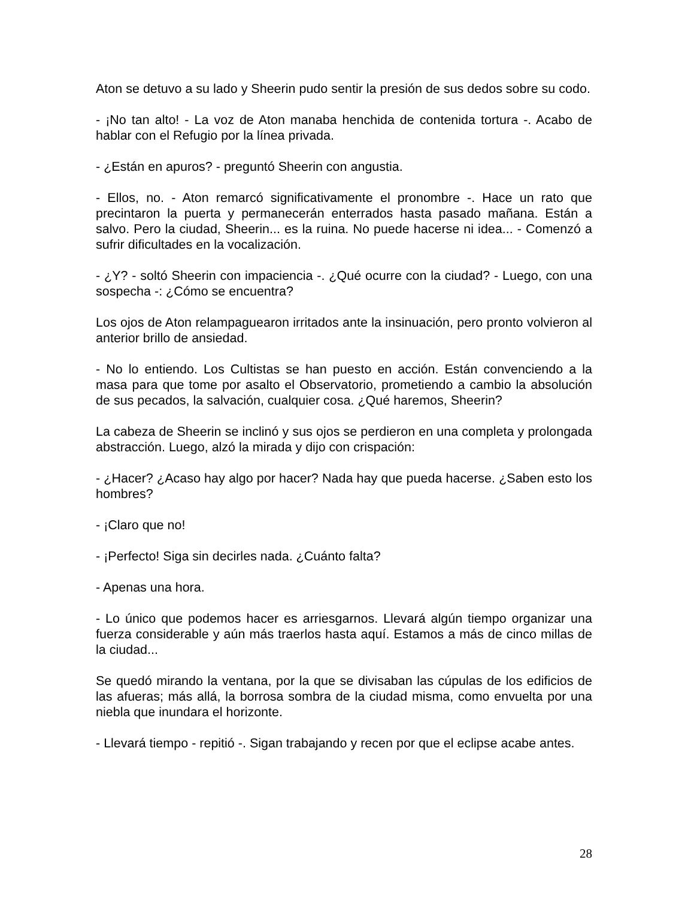Aton se detuvo a su lado y Sheerin pudo sentir la presión de sus dedos sobre su codo.
- ¡No tan alto! - La voz de Aton manaba henchida de contenida tortura -. Acabo de hablar con el Refugio por la línea privada.
- ¿Están en apuros? - preguntó Sheerin con angustia.
- Ellos, no. - Aton remarcó significativamente el pronombre -. Hace un rato que precintaron la puerta y permanecerán enterrados hasta pasado mañana. Están a salvo. Pero la ciudad, Sheerin... es la ruina. No puede hacerse ni idea... - Comenzó a sufrir dificultades en la vocalización.
- ¿Y? - soltó Sheerin con impaciencia -. ¿Qué ocurre con la ciudad? - Luego, con una sospecha -: ¿Cómo se encuentra?
Los ojos de Aton relampaguearon irritados ante la insinuación, pero pronto volvieron al anterior brillo de ansiedad.
- No lo entiendo. Los Cultistas se han puesto en acción. Están convenciendo a la masa para que tome por asalto el Observatorio, prometiendo a cambio la absolución de sus pecados, la salvación, cualquier cosa. ¿Qué haremos, Sheerin?
La cabeza de Sheerin se inclinó y sus ojos se perdieron en una completa y prolongada abstracción. Luego, alzó la mirada y dijo con crispación:
- ¿Hacer? ¿Acaso hay algo por hacer? Nada hay que pueda hacerse. ¿Saben esto los hombres?
- ¡Claro que no!
- ¡Perfecto! Siga sin decirles nada. ¿Cuánto falta?
- Apenas una hora.
- Lo único que podemos hacer es arriesgarnos. Llevará algún tiempo organizar una fuerza considerable y aún más traerlos hasta aquí. Estamos a más de cinco millas de la ciudad...
Se quedó mirando la ventana, por la que se divisaban las cúpulas de los edificios de las afueras; más allá, la borrosa sombra de la ciudad misma, como envuelta por una niebla que inundara el horizonte.
- Llevará tiempo - repitió -. Sigan trabajando y recen por que el eclipse acabe antes.
28